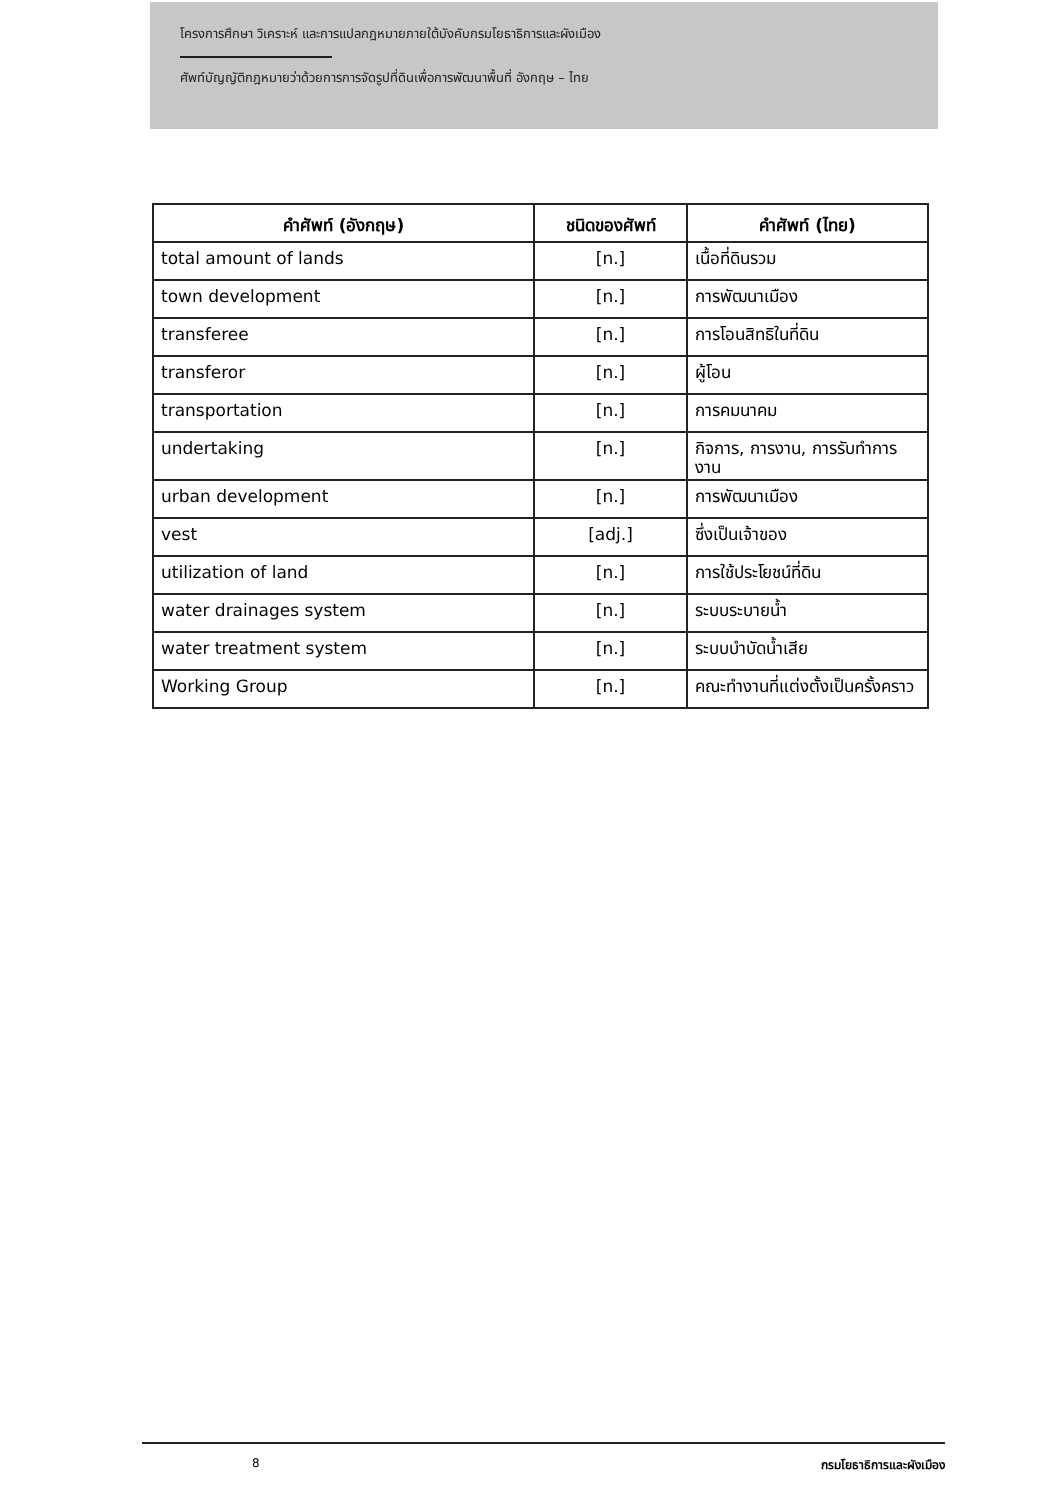โครงการศึกษา วิเคราะห์ และการแปลกฎหมายภายใต้บังคับกรมโยธาธิการและผังเมือง
ศัพท์บัญญัติกฎหมายว่าด้วยการการจัดรูปที่ดินเพื่อการพัฒนาพื้นที่ อังกฤษ – ไทย
| คำศัพท์ (อังกฤษ) | ชนิดของศัพท์ | คำศัพท์ (ไทย) |
| --- | --- | --- |
| total amount of lands | [n.] | เนื้อที่ดินรวม |
| town development | [n.] | การพัฒนาเมือง |
| transferee | [n.] | การโอนสิทธิในที่ดิน |
| transferor | [n.] | ผู้โอน |
| transportation | [n.] | การคมนาคม |
| undertaking | [n.] | กิจการ, การงาน, การรับทำการงาน |
| urban development | [n.] | การพัฒนาเมือง |
| vest | [adj.] | ซึ่งเป็นเจ้าของ |
| utilization of land | [n.] | การใช้ประโยชน์ที่ดิน |
| water drainages system | [n.] | ระบบระบายน้ำ |
| water treatment system | [n.] | ระบบบำบัดน้ำเสีย |
| Working Group | [n.] | คณะทำงานที่แต่งตั้งเป็นครั้งคราว |
8 กรมโยธาธิการและผังเมือง